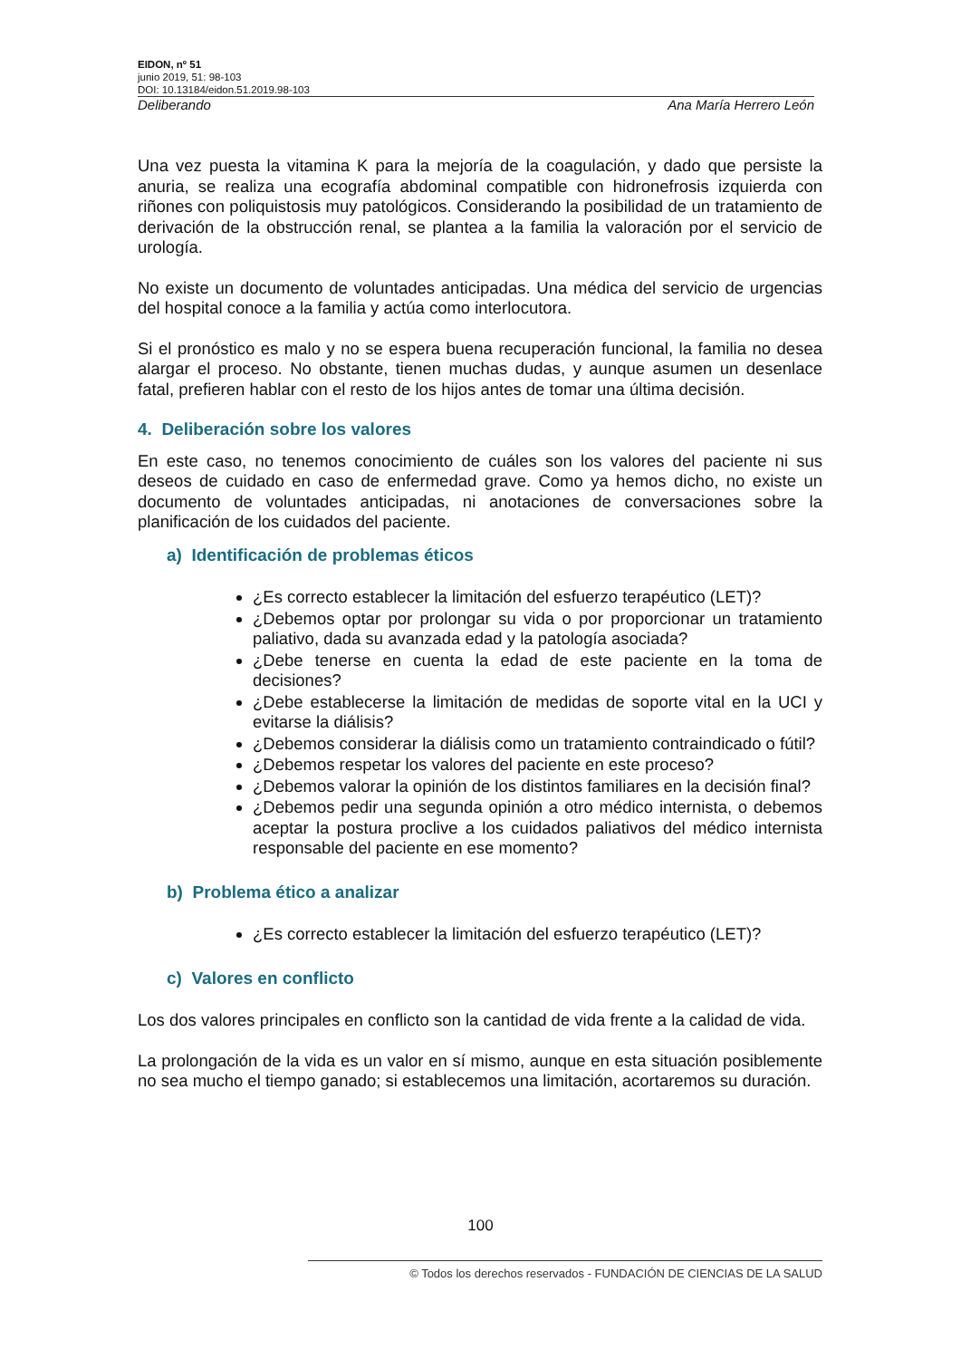EIDON, nº 51
junio 2019, 51: 98-103
DOI: 10.13184/eidon.51.2019.98-103
Deliberando Ana María Herrero León
Una vez puesta la vitamina K para la mejoría de la coagulación, y dado que persiste la anuria, se realiza una ecografía abdominal compatible con hidronefrosis izquierda con riñones con poliquistosis muy patológicos. Considerando la posibilidad de un tratamiento de derivación de la obstrucción renal, se plantea a la familia la valoración por el servicio de urología.
No existe un documento de voluntades anticipadas. Una médica del servicio de urgencias del hospital conoce a la familia y actúa como interlocutora.
Si el pronóstico es malo y no se espera buena recuperación funcional, la familia no desea alargar el proceso. No obstante, tienen muchas dudas, y aunque asumen un desenlace fatal, prefieren hablar con el resto de los hijos antes de tomar una última decisión.
4. Deliberación sobre los valores
En este caso, no tenemos conocimiento de cuáles son los valores del paciente ni sus deseos de cuidado en caso de enfermedad grave. Como ya hemos dicho, no existe un documento de voluntades anticipadas, ni anotaciones de conversaciones sobre la planificación de los cuidados del paciente.
a) Identificación de problemas éticos
¿Es correcto establecer la limitación del esfuerzo terapéutico (LET)?
¿Debemos optar por prolongar su vida o por proporcionar un tratamiento paliativo, dada su avanzada edad y la patología asociada?
¿Debe tenerse en cuenta la edad de este paciente en la toma de decisiones?
¿Debe establecerse la limitación de medidas de soporte vital en la UCI y evitarse la diálisis?
¿Debemos considerar la diálisis como un tratamiento contraindicado o fútil?
¿Debemos respetar los valores del paciente en este proceso?
¿Debemos valorar la opinión de los distintos familiares en la decisión final?
¿Debemos pedir una segunda opinión a otro médico internista, o debemos aceptar la postura proclive a los cuidados paliativos del médico internista responsable del paciente en ese momento?
b) Problema ético a analizar
¿Es correcto establecer la limitación del esfuerzo terapéutico (LET)?
c) Valores en conflicto
Los dos valores principales en conflicto son la cantidad de vida frente a la calidad de vida.
La prolongación de la vida es un valor en sí mismo, aunque en esta situación posiblemente no sea mucho el tiempo ganado; si establecemos una limitación, acortaremos su duración.
100
© Todos los derechos reservados - FUNDACIÓN DE CIENCIAS DE LA SALUD